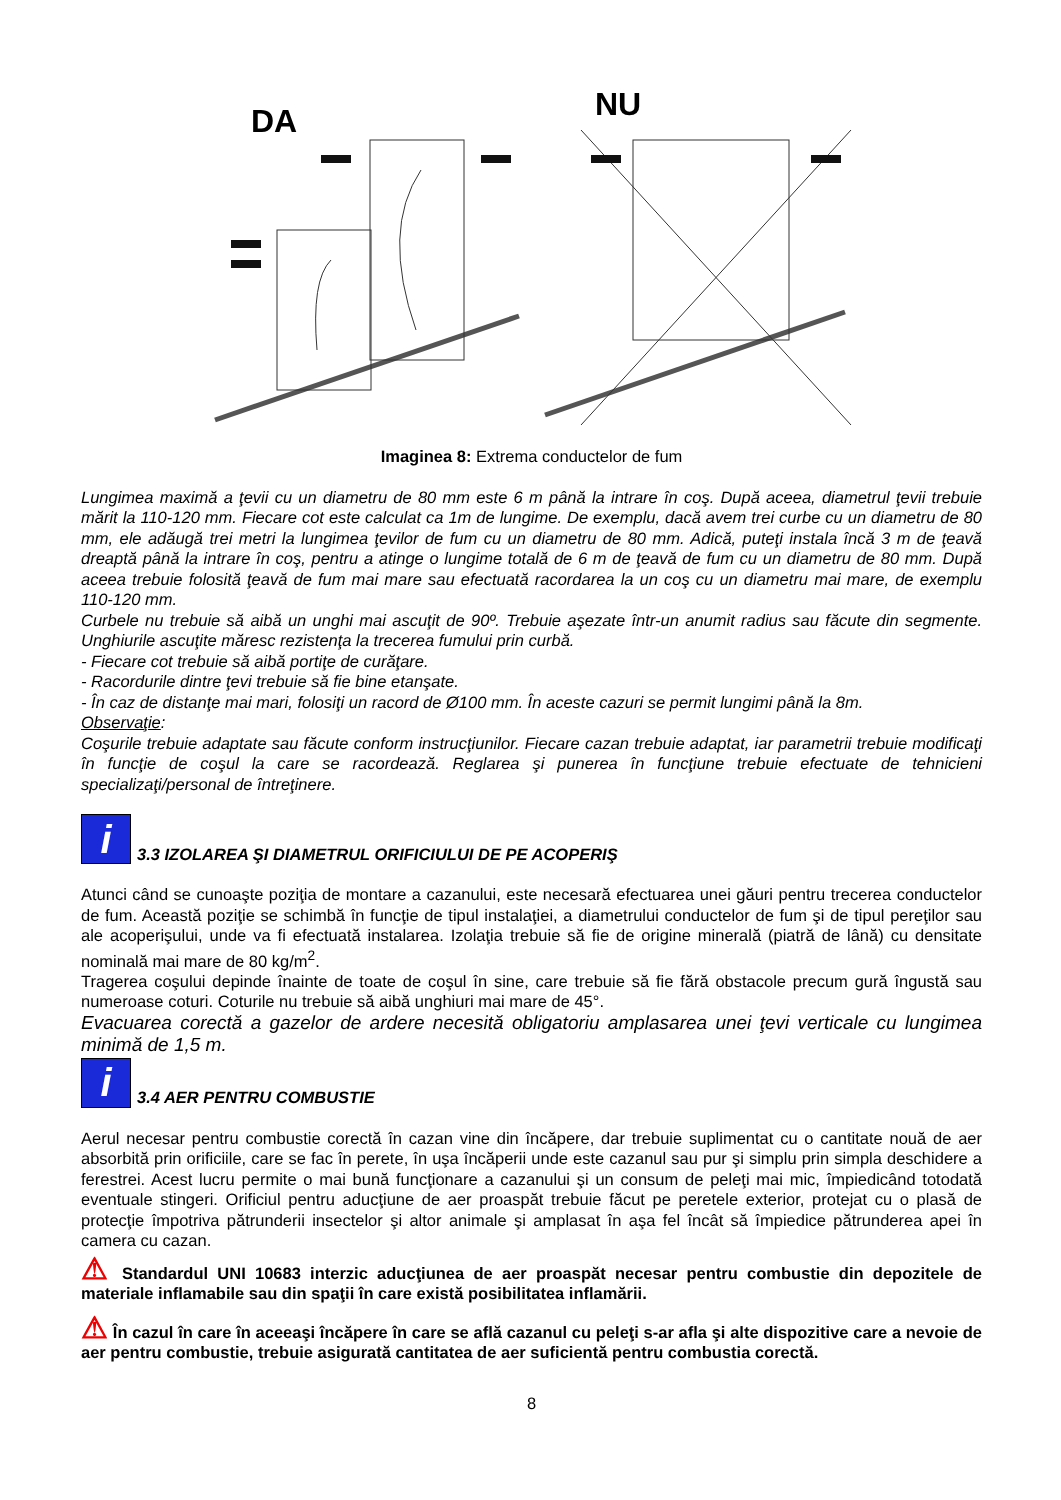DA
NU
Imaginea 8: Extrema conductelor de fum
Lungimea maximă a ţevii cu un diametru de 80 mm este 6 m până la intrare în coş. După aceea, diametrul ţevii trebuie mărit la 110-120 mm. Fiecare cot este calculat ca 1m de lungime. De exemplu, dacă avem trei curbe cu un diametru de 80 mm, ele adăugă trei metri la lungimea ţevilor de fum cu un diametru de 80 mm. Adică, puteţi instala încă 3 m de ţeavă dreaptă până la intrare în coş, pentru a atinge o lungime totală de 6 m de ţeavă de fum cu un diametru de 80 mm. După aceea trebuie folosită ţeavă de fum mai mare sau efectuată racordarea la un coş cu un diametru mai mare, de exemplu 110-120 mm.
Curbele nu trebuie să aibă un unghi mai ascuţit de 90º. Trebuie aşezate într-un anumit radius sau făcute din segmente. Unghiurile ascuţite măresc rezistenţa la trecerea fumului prin curbă.
- Fiecare cot trebuie să aibă portiţe de curăţare.
- Racordurile dintre ţevi trebuie să fie bine etanşate.
- În caz de distanţe mai mari, folosiţi un racord de Ø100 mm. În aceste cazuri se permit lungimi până la 8m.
Observaţie:
Coşurile trebuie adaptate sau făcute conform instrucţiunilor. Fiecare cazan trebuie adaptat, iar parametrii trebuie modificaţi în funcţie de coşul la care se racordează. Reglarea şi punerea în funcţiune trebuie efectuate de tehnicieni specializaţi/personal de întreţinere.
i 3.3 IZOLAREA ŞI DIAMETRUL ORIFICIULUI DE PE ACOPERIŞ
Atunci când se cunoaşte poziţia de montare a cazanului, este necesară efectuarea unei găuri pentru trecerea conductelor de fum. Această poziţie se schimbă în funcţie de tipul instalaţiei, a diametrului conductelor de fum şi de tipul pereţilor sau ale acoperişului, unde va fi efectuată instalarea. Izolaţia trebuie să fie de origine minerală (piatră de lână) cu densitate nominală mai mare de 80 kg/m<sup>2</sup>.
Tragerea coşului depinde înainte de toate de coşul în sine, care trebuie să fie fără obstacole precum gură îngustă sau numeroase coturi. Coturile nu trebuie să aibă unghiuri mai mare de 45°.
Evacuarea corectă a gazelor de ardere necesită obligatoriu amplasarea unei ţevi verticale cu lungimea minimă de 1,5 m.
i 3.4 AER PENTRU COMBUSTIE
Aerul necesar pentru combustie corectă în cazan vine din încăpere, dar trebuie suplimentat cu o cantitate nouă de aer absorbită prin orificiile, care se fac în perete, în uşa încăperii unde este cazanul sau pur şi simplu prin simpla deschidere a ferestrei. Acest lucru permite o mai bună funcţionare a cazanului şi un consum de peleţi mai mic, împiedicând totodată eventuale stingeri. Orificiul pentru aducţiune de aer proaspăt trebuie făcut pe peretele exterior, protejat cu o plasă de protecţie împotriva pătrunderii insectelor şi altor animale şi amplasat în aşa fel încât să împiedice pătrunderea apei în camera cu cazan.
⚠ Standardul UNI 10683 interzic aducţiunea de aer proaspăt necesar pentru combustie din depozitele de materiale inflamabile sau din spaţii în care există posibilitatea inflamării.
⚠ În cazul în care în aceeaşi încăpere în care se află cazanul cu peleţi s-ar afla şi alte dispozitive care a nevoie de aer pentru combustie, trebuie asigurată cantitatea de aer suficientă pentru combustia corectă.
8